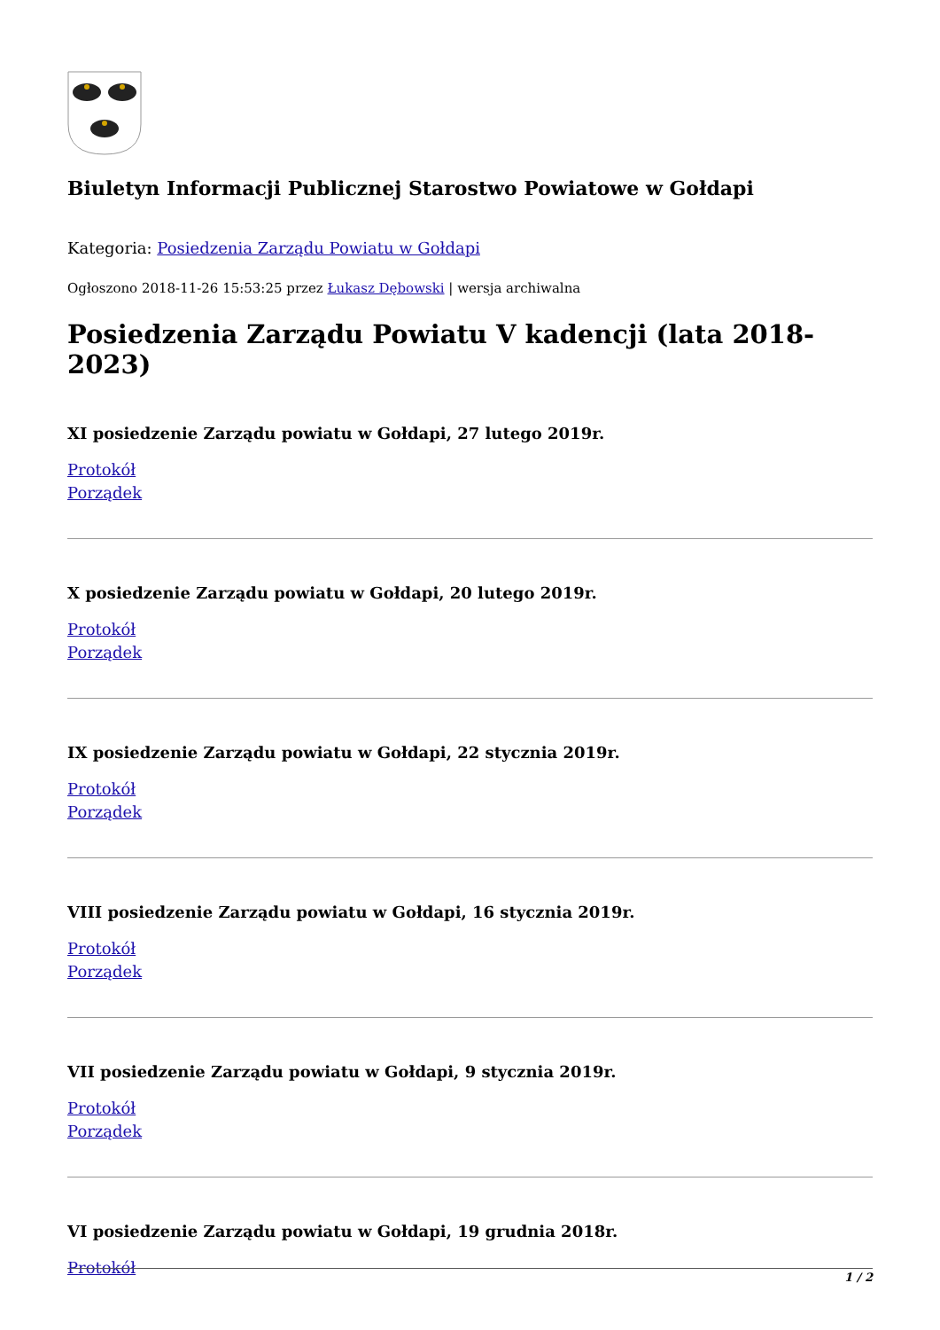Biuletyn Informacji Publicznej Starostwo Powiatowe w Gołdapi
Kategoria: Posiedzenia Zarządu Powiatu w Gołdapi
Ogłoszono 2018-11-26 15:53:25 przez Łukasz Dębowski | wersja archiwalna
Posiedzenia Zarządu Powiatu V kadencji (lata 2018-2023)
XI posiedzenie Zarządu powiatu w Gołdapi, 27 lutego 2019r.
Protokół
Porządek
X posiedzenie Zarządu powiatu w Gołdapi, 20 lutego 2019r.
Protokół
Porządek
IX posiedzenie Zarządu powiatu w Gołdapi, 22 stycznia 2019r.
Protokół
Porządek
VIII posiedzenie Zarządu powiatu w Gołdapi, 16 stycznia 2019r.
Protokół
Porządek
VII posiedzenie Zarządu powiatu w Gołdapi, 9 stycznia 2019r.
Protokół
Porządek
VI posiedzenie Zarządu powiatu w Gołdapi, 19 grudnia 2018r.
Protokół
1 / 2